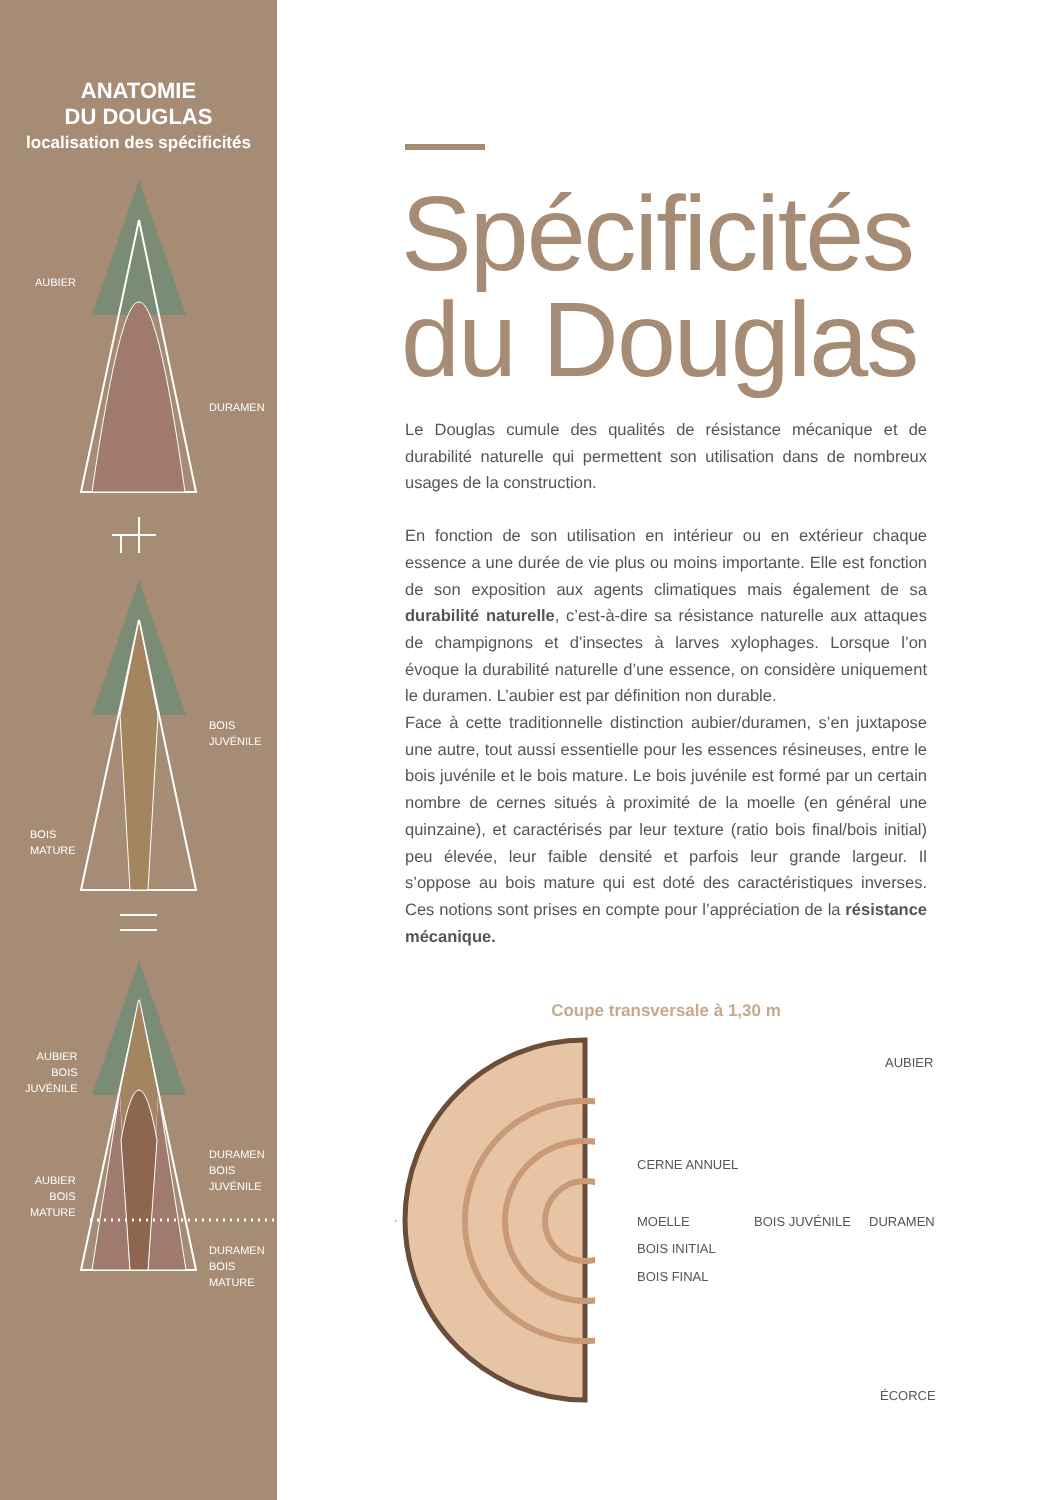ANATOMIE
DU DOUGLAS
localisation des spécificités
AUBIER
DURAMEN
BOIS
JUVÉNILE
BOIS
MATURE
AUBIER
BOIS
JUVÉNILE
DURAMEN
BOIS
JUVÉNILE
AUBIER
BOIS
MATURE
DURAMEN
BOIS
MATURE
Spécificités du Douglas
Le Douglas cumule des qualités de résistance mécanique et de durabilité naturelle qui permettent son utilisation dans de nombreux usages de la construction.
En fonction de son utilisation en intérieur ou en extérieur chaque essence a une durée de vie plus ou moins importante. Elle est fonction de son exposition aux agents climatiques mais également de sa durabilité naturelle, c’est-à-dire sa résistance naturelle aux attaques de champignons et d’insectes à larves xylophages. Lorsque l’on évoque la durabilité naturelle d’une essence, on considère uniquement le duramen. L’aubier est par définition non durable.
Face à cette traditionnelle distinction aubier/duramen, s’en juxtapose une autre, tout aussi essentielle pour les essences résineuses, entre le bois juvénile et le bois mature. Le bois juvénile est formé par un certain nombre de cernes situés à proximité de la moelle (en général une quinzaine), et caractérisés par leur texture (ratio bois final/bois initial) peu élevée, leur faible densité et parfois leur grande largeur. Il s’oppose au bois mature qui est doté des caractéristiques inverses. Ces notions sont prises en compte pour l’appréciation de la résistance mécanique.
Coupe transversale à 1,30 m
AUBIER
CERNE ANNUEL
MOELLE BOIS JUVÉNILE DURAMEN
BOIS INITIAL
BOIS FINAL
ÉCORCE